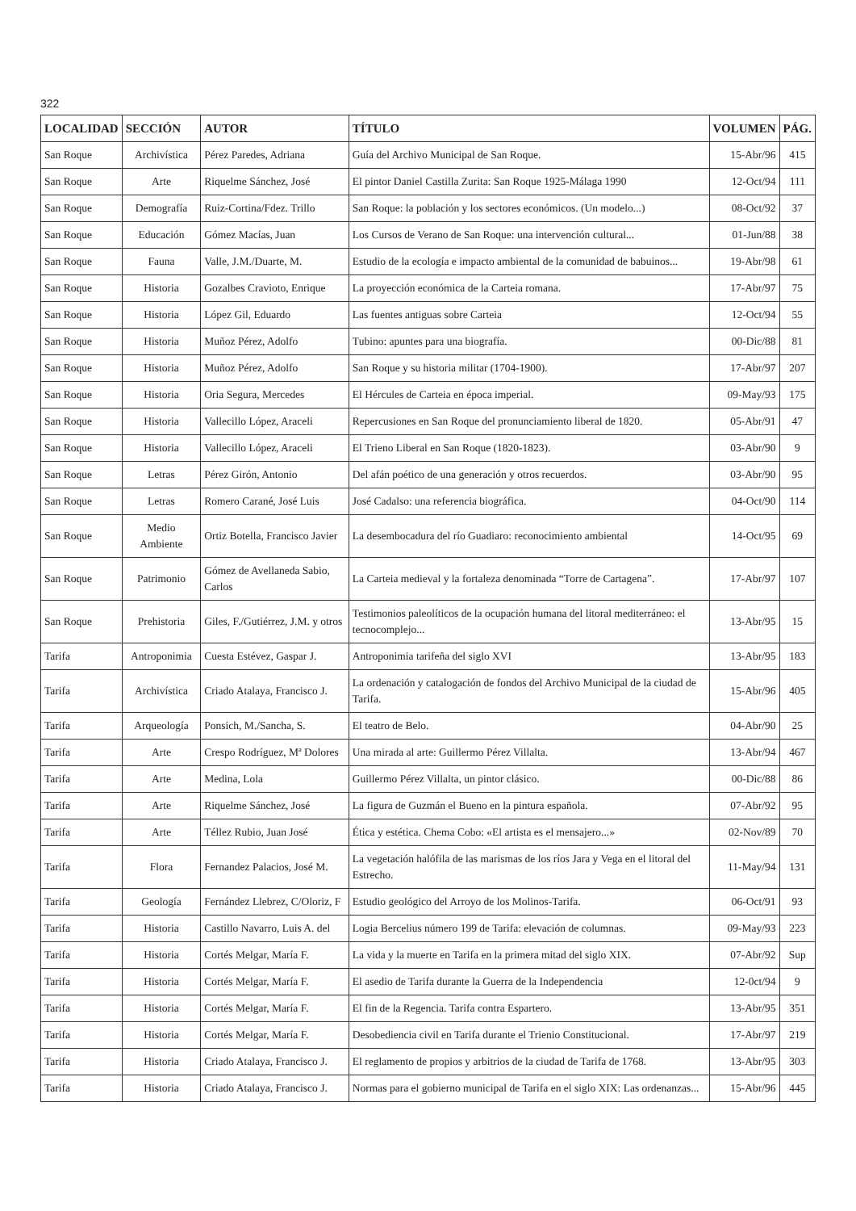322
| LOCALIDAD | SECCIÓN | AUTOR | TÍTULO | VOLUMEN | PÁG. |
| --- | --- | --- | --- | --- | --- |
| San Roque | Archivística | Pérez Paredes, Adriana | Guía del Archivo Municipal de San Roque. | 15-Abr/96 | 415 |
| San Roque | Arte | Riquelme Sánchez, José | El pintor Daniel Castilla Zurita: San Roque 1925-Málaga 1990 | 12-Oct/94 | 111 |
| San Roque | Demografía | Ruiz-Cortina/Fdez. Trillo | San Roque: la población y los sectores económicos. (Un modelo...) | 08-Oct/92 | 37 |
| San Roque | Educación | Gómez Macías, Juan | Los Cursos de Verano de San Roque: una intervención cultural... | 01-Jun/88 | 38 |
| San Roque | Fauna | Valle, J.M./Duarte, M. | Estudio de la ecología e impacto ambiental de la comunidad de babuinos... | 19-Abr/98 | 61 |
| San Roque | Historia | Gozalbes Cravioto, Enrique | La proyección económica de la Carteia romana. | 17-Abr/97 | 75 |
| San Roque | Historia | López Gil, Eduardo | Las fuentes antiguas sobre Carteia | 12-Oct/94 | 55 |
| San Roque | Historia | Muñoz Pérez, Adolfo | Tubino: apuntes para una biografía. | 00-Dic/88 | 81 |
| San Roque | Historia | Muñoz Pérez, Adolfo | San Roque y su historia militar (1704-1900). | 17-Abr/97 | 207 |
| San Roque | Historia | Oria Segura, Mercedes | El Hércules de Carteia en época imperial. | 09-May/93 | 175 |
| San Roque | Historia | Vallecillo López, Araceli | Repercusiones en San Roque del pronunciamiento liberal de 1820. | 05-Abr/91 | 47 |
| San Roque | Historia | Vallecillo López, Araceli | El Trieno Liberal en San Roque (1820-1823). | 03-Abr/90 | 9 |
| San Roque | Letras | Pérez Girón, Antonio | Del afán poético de una generación y otros recuerdos. | 03-Abr/90 | 95 |
| San Roque | Letras | Romero Carané, José Luis | José Cadalso: una referencia biográfica. | 04-Oct/90 | 114 |
| San Roque | Medio Ambiente | Ortiz Botella, Francisco Javier | La desembocadura del río Guadiaro: reconocimiento ambiental | 14-Oct/95 | 69 |
| San Roque | Patrimonio | Gómez de Avellaneda Sabio, Carlos | La Carteia medieval y la fortaleza denominada “Torre de Cartagena”. | 17-Abr/97 | 107 |
| San Roque | Prehistoria | Giles, F./Gutiérrez, J.M. y otros | Testimonios paleolíticos de la ocupación humana del litoral mediterráneo: el tecnocomplejo... | 13-Abr/95 | 15 |
| Tarifa | Antroponimia | Cuesta Estévez, Gaspar J. | Antroponimia tarifeña del siglo XVI | 13-Abr/95 | 183 |
| Tarifa | Archivística | Criado Atalaya, Francisco J. | La ordenación y catalogación de fondos del Archivo Municipal de la ciudad de Tarifa. | 15-Abr/96 | 405 |
| Tarifa | Arqueología | Ponsich, M./Sancha, S. | El teatro de Belo. | 04-Abr/90 | 25 |
| Tarifa | Arte | Crespo Rodríguez, Mª Dolores | Una mirada al arte: Guillermo Pérez Villalta. | 13-Abr/94 | 467 |
| Tarifa | Arte | Medina, Lola | Guillermo Pérez Villalta, un pintor clásico. | 00-Dic/88 | 86 |
| Tarifa | Arte | Riquelme Sánchez, José | La figura de Guzmán el Bueno en la pintura española. | 07-Abr/92 | 95 |
| Tarifa | Arte | Téllez Rubio, Juan José | Ética y estética. Chema Cobo: «El artista es el mensajero...» | 02-Nov/89 | 70 |
| Tarifa | Flora | Fernandez Palacios, José M. | La vegetación halófila de las marismas de los ríos Jara y Vega en el litoral del Estrecho. | 11-May/94 | 131 |
| Tarifa | Geología | Fernández Llebrez, C/Oloriz, F | Estudio geológico del Arroyo de los Molinos-Tarifa. | 06-Oct/91 | 93 |
| Tarifa | Historia | Castillo Navarro, Luis A. del | Logia Bercelius número 199 de Tarifa: elevación de columnas. | 09-May/93 | 223 |
| Tarifa | Historia | Cortés Melgar, María F. | La vida y la muerte en Tarifa en la primera mitad del siglo XIX. | 07-Abr/92 | Sup |
| Tarifa | Historia | Cortés Melgar, María F. | El asedio de Tarifa durante la Guerra de la Independencia | 12-0ct/94 | 9 |
| Tarifa | Historia | Cortés Melgar, María F. | El fin de la Regencia. Tarifa contra Espartero. | 13-Abr/95 | 351 |
| Tarifa | Historia | Cortés Melgar, María F. | Desobediencia civil en Tarifa durante el Trienio Constitucional. | 17-Abr/97 | 219 |
| Tarifa | Historia | Criado Atalaya, Francisco J. | El reglamento de propios y arbitrios de la ciudad de Tarifa de 1768. | 13-Abr/95 | 303 |
| Tarifa | Historia | Criado Atalaya, Francisco J. | Normas para el gobierno municipal de Tarifa en el siglo XIX: Las ordenanzas... | 15-Abr/96 | 445 |